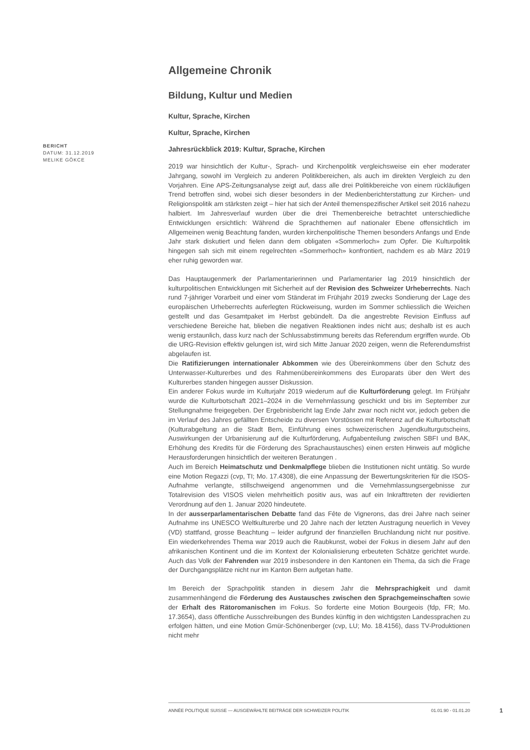BERICHT
DATUM: 31.12.2019
MELIKE GÖKCE
Allgemeine Chronik
Bildung, Kultur und Medien
Kultur, Sprache, Kirchen
Kultur, Sprache, Kirchen
Jahresrückblick 2019: Kultur, Sprache, Kirchen
2019 war hinsichtlich der Kultur-, Sprach- und Kirchenpolitik vergleichsweise ein eher moderater Jahrgang, sowohl im Vergleich zu anderen Politikbereichen, als auch im direkten Vergleich zu den Vorjahren. Eine APS-Zeitungsanalyse zeigt auf, dass alle drei Politikbereiche von einem rückläufigen Trend betroffen sind, wobei sich dieser besonders in der Medienberichterstattung zur Kirchen- und Religionspolitik am stärksten zeigt – hier hat sich der Anteil themenspezifischer Artikel seit 2016 nahezu halbiert. Im Jahresverlauf wurden über die drei Themenbereiche betrachtet unterschiedliche Entwicklungen ersichtlich: Während die Sprachthemen auf nationaler Ebene offensichtlich im Allgemeinen wenig Beachtung fanden, wurden kirchenpolitische Themen besonders Anfangs und Ende Jahr stark diskutiert und fielen dann dem obligaten «Sommerloch» zum Opfer. Die Kulturpolitik hingegen sah sich mit einem regelrechten «Sommerhoch» konfrontiert, nachdem es ab März 2019 eher ruhig geworden war.
Das Hauptaugenmerk der Parlamentarierinnen und Parlamentarier lag 2019 hinsichtlich der kulturpolitischen Entwicklungen mit Sicherheit auf der Revision des Schweizer Urheberrechts. Nach rund 7-jähriger Vorarbeit und einer vom Ständerat im Frühjahr 2019 zwecks Sondierung der Lage des europäischen Urheberrechts auferlegten Rückweisung, wurden im Sommer schliesslich die Weichen gestellt und das Gesamtpaket im Herbst gebündelt. Da die angestrebte Revision Einfluss auf verschiedene Bereiche hat, blieben die negativen Reaktionen indes nicht aus; deshalb ist es auch wenig erstaunlich, dass kurz nach der Schlussabstimmung bereits das Referendum ergriffen wurde. Ob die URG-Revision effektiv gelungen ist, wird sich Mitte Januar 2020 zeigen, wenn die Referendumsfrist abgelaufen ist.
Die Ratifizierungen internationaler Abkommen wie des Übereinkommens über den Schutz des Unterwasser-Kulturerbes und des Rahmenübereinkommens des Europarats über den Wert des Kulturerbes standen hingegen ausser Diskussion.
Ein anderer Fokus wurde im Kulturjahr 2019 wiederum auf die Kulturförderung gelegt. Im Frühjahr wurde die Kulturbotschaft 2021–2024 in die Vernehmlassung geschickt und bis im September zur Stellungnahme freigegeben. Der Ergebnisbericht lag Ende Jahr zwar noch nicht vor, jedoch geben die im Verlauf des Jahres gefällten Entscheide zu diversen Vorstössen mit Referenz auf die Kulturbotschaft (Kulturabgeltung an die Stadt Bern, Einführung eines schweizerischen Jugendkulturgutscheins, Auswirkungen der Urbanisierung auf die Kulturförderung, Aufgabenteilung zwischen SBFI und BAK, Erhöhung des Kredits für die Förderung des Sprachaustausches) einen ersten Hinweis auf mögliche Herausforderungen hinsichtlich der weiteren Beratungen .
Auch im Bereich Heimatschutz und Denkmalpflege blieben die Institutionen nicht untätig. So wurde eine Motion Regazzi (cvp, TI; Mo. 17.4308), die eine Anpassung der Bewertungskriterien für die ISOS-Aufnahme verlangte, stillschweigend angenommen und die Vernehmlassungsergebnisse zur Totalrevision des VISOS vielen mehrheitlich positiv aus, was auf ein Inkrafttreten der revidierten Verordnung auf den 1. Januar 2020 hindeutete.
In der ausserparlamentarischen Debatte fand das Fête de Vignerons, das drei Jahre nach seiner Aufnahme ins UNESCO Weltkulturerbe und 20 Jahre nach der letzten Austragung neuerlich in Vevey (VD) stattfand, grosse Beachtung – leider aufgrund der finanziellen Bruchlandung nicht nur positive. Ein wiederkehrendes Thema war 2019 auch die Raubkunst, wobei der Fokus in diesem Jahr auf den afrikanischen Kontinent und die im Kontext der Kolonialisierung erbeuteten Schätze gerichtet wurde. Auch das Volk der Fahrenden war 2019 insbesondere in den Kantonen ein Thema, da sich die Frage der Durchgangsplätze nicht nur im Kanton Bern aufgetan hatte.
Im Bereich der Sprachpolitik standen in diesem Jahr die Mehrsprachigkeit und damit zusammenhängend die Förderung des Austausches zwischen den Sprachgemeinschaften sowie der Erhalt des Rätoromanischen im Fokus. So forderte eine Motion Bourgeois (fdp, FR; Mo. 17.3654), dass öffentliche Ausschreibungen des Bundes künftig in den wichtigsten Landessprachen zu erfolgen hätten, und eine Motion Gmür-Schönenberger (cvp, LU; Mo. 18.4156), dass TV-Produktionen nicht mehr
ANNÉE POLITIQUE SUISSE — AUSGEWÄHLTE BEITRÄGE DER SCHWEIZER POLITIK 01.01.90 - 01.01.20
1